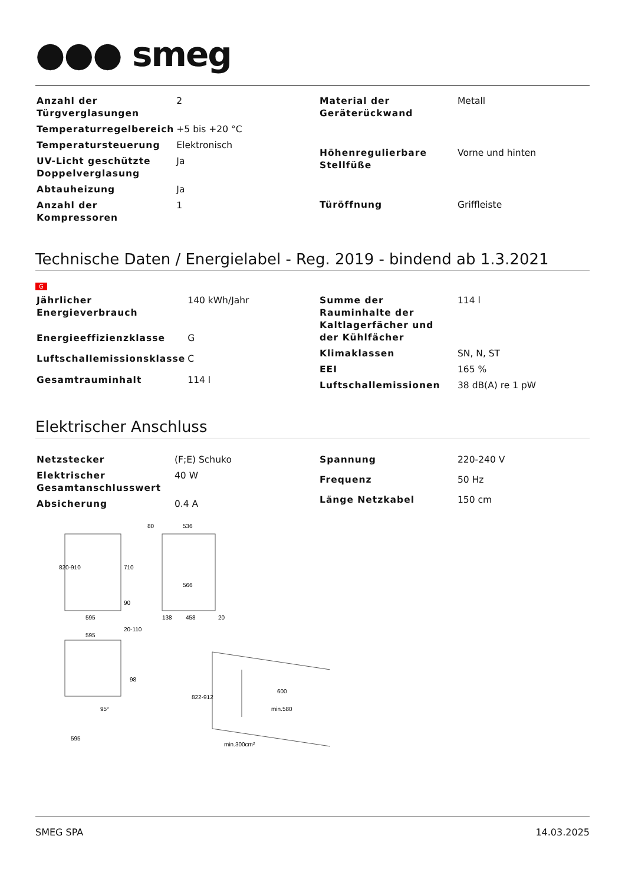●●● smeg
| Anzahl der Türgverglasungen | 2 |
| Temperaturregelbereich | +5 bis +20 °C |
| Temperatursteuerung | Elektronisch |
| UV-Licht geschützte Doppelverglasung | Ja |
| Abtauheizung | Ja |
| Anzahl der Kompressoren | 1 |
| Material der Geräterückwand | Metall |
| Höhenregulierbare Stellfüße | Vorne und hinten |
| Türöffnung | Griffleiste |
Technische Daten / Energielabel - Reg. 2019 - bindend ab 1.3.2021
G
| Jährlicher Energieverbrauch | 140 kWh/Jahr |
| Energieeffizienzklasse | G |
| Luftschallemissionsklasse | C |
| Gesamtrauminhalt | 114 l |
| Summe der Rauminhalte der Kaltlagerfächer und der Kühlfächer | 114 l |
| Klimaklassen | SN, N, ST |
| EEI | 165 % |
| Luftschallemissionen | 38 dB(A) re 1 pW |
Elektrischer Anschluss
| Netzstecker | (F;E) Schuko |
| Elektrischer Gesamtanschlusswert | 40 W |
| Absicherung | 0.4 A |
| Spannung | 220-240 V |
| Frequenz | 50 Hz |
| Länge Netzkabel | 150 cm |
820-910
710
90
595
20-110
80
536
566
138
458
20
595
98
95°
595
822-912
600
min.580
min.300cm²
SMEG SPA 14.03.2025